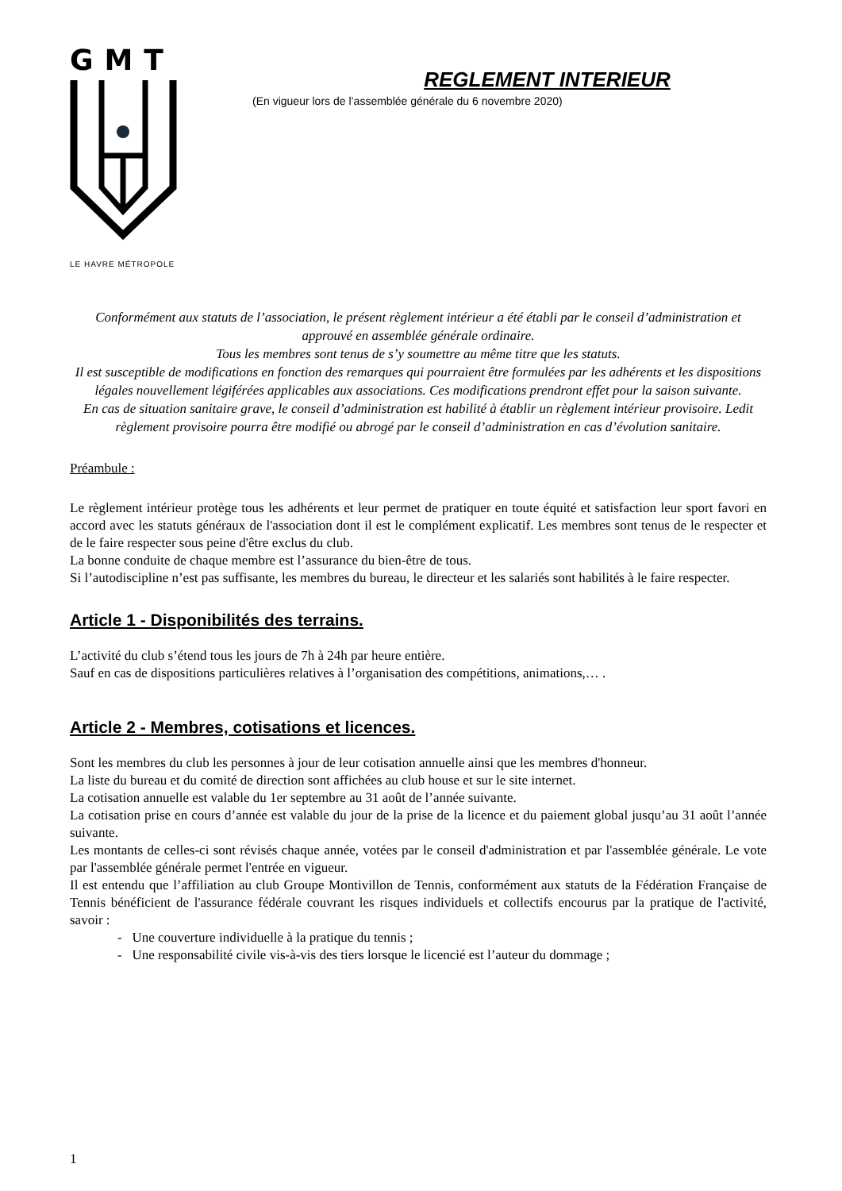GMT
LE HAVRE MÉTROPOLE
REGLEMENT INTERIEUR
(En vigueur lors de l’assemblée générale du 6 novembre 2020)
Conformément aux statuts de l’association, le présent règlement intérieur a été établi par le conseil d’administration et approuvé en assemblée générale ordinaire.
Tous les membres sont tenus de s’y soumettre au même titre que les statuts.
Il est susceptible de modifications en fonction des remarques qui pourraient être formulées par les adhérents et les dispositions légales nouvellement légiférées applicables aux associations. Ces modifications prendront effet pour la saison suivante.
En cas de situation sanitaire grave, le conseil d’administration est habilité à établir un règlement intérieur provisoire. Ledit règlement provisoire pourra être modifié ou abrogé par le conseil d’administration en cas d’évolution sanitaire.
Préambule :
Le règlement intérieur protège tous les adhérents et leur permet de pratiquer en toute équité et satisfaction leur sport favori en accord avec les statuts généraux de l'association dont il est le complément explicatif. Les membres sont tenus de le respecter et de le faire respecter sous peine d'être exclus du club.
La bonne conduite de chaque membre est l’assurance du bien-être de tous.
Si l’autodiscipline n’est pas suffisante, les membres du bureau, le directeur et les salariés sont habilités à le faire respecter.
Article 1 - Disponibilités des terrains.
L’activité du club s’étend tous les jours de 7h à 24h par heure entière.
Sauf en cas de dispositions particulières relatives à l’organisation des compétitions, animations,… .
Article 2 - Membres, cotisations et licences.
Sont les membres du club les personnes à jour de leur cotisation annuelle ainsi que les membres d'honneur.
La liste du bureau et du comité de direction sont affichées au club house et sur le site internet.
La cotisation annuelle est valable du 1er septembre au 31 août de l’année suivante.
La cotisation prise en cours d’année est valable du jour de la prise de la licence et du paiement global jusqu’au 31 août l’année suivante.
Les montants de celles-ci sont révisés chaque année, votées par le conseil d'administration et par l'assemblée générale. Le vote par l'assemblée générale permet l'entrée en vigueur.
Il est entendu que l’affiliation au club Groupe Montivillon de Tennis, conformément aux statuts de la Fédération Française de Tennis bénéficient de l'assurance fédérale couvrant les risques individuels et collectifs encourus par la pratique de l'activité, savoir :
- Une couverture individuelle à la pratique du tennis ;
- Une responsabilité civile vis-à-vis des tiers lorsque le licencié est l’auteur du dommage ;
1